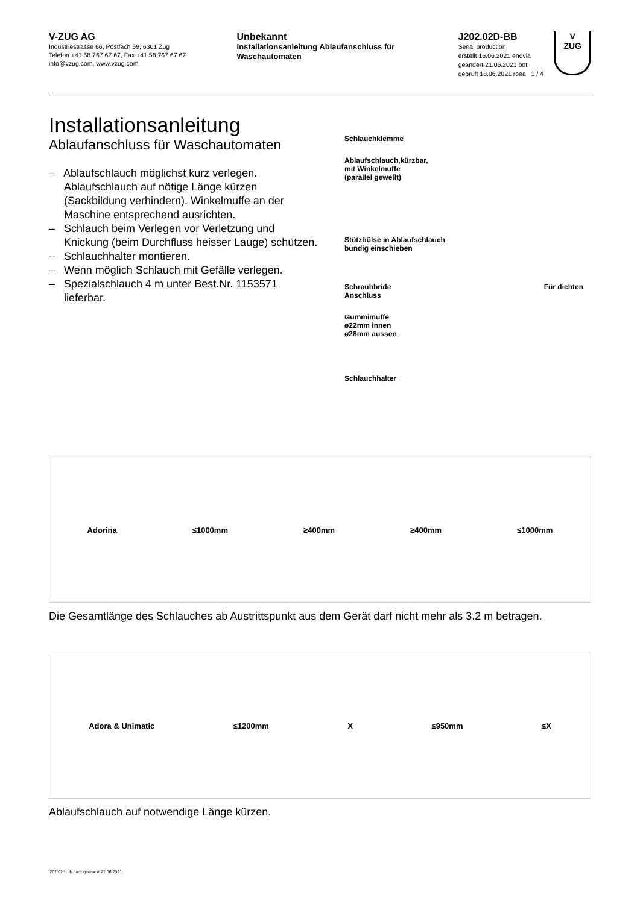V-ZUG AG
Industriestrasse 66, Postfach 59, 6301 Zug
Telefon +41 58 767 67 67, Fax +41 58 767 67 67
info@vzug.com, www.vzug.com
Unbekannt
Installationsanleitung Ablaufanschluss für Waschautomaten
J202.02D-BB
Serial production
erstellt 16.06.2021 enovia
geändert 21.06.2021 bot
geprüft 18.06.2021 roea 1 / 4
V
ZUG
Installationsanleitung
Ablaufanschluss für Waschautomaten
– Ablaufschlauch möglichst kurz verlegen. Ablaufschlauch auf nötige Länge kürzen (Sackbildung verhindern). Winkelmuffe an der Maschine entsprechend ausrichten.
– Schlauch beim Verlegen vor Verletzung und Knickung (beim Durchfluss heisser Lauge) schützen.
– Schlauchhalter montieren.
– Wenn möglich Schlauch mit Gefälle verlegen.
– Spezialschlauch 4 m unter Best.Nr. 1153571 lieferbar.
Schlauchklemme
Ablaufschlauch,kürzbar,
mit Winkelmuffe
(parallel gewellt)
Stützhülse in Ablaufschlauch
bündig einschieben
Schraubbride Für dichten Anschluss
Gummimuffe
ø22mm innen
ø28mm aussen
Schlauchhalter
Adorina ≤1000mm ≥400mm ≥400mm ≤1000mm
Die Gesamtlänge des Schlauches ab Austrittspunkt aus dem Gerät darf nicht mehr als 3.2 m betragen.
Adora & Unimatic ≤1200mm X ≤950mm ≤X
Ablaufschlauch auf notwendige Länge kürzen.
j202.02d_bb.docx gedruckt 21.06.2021